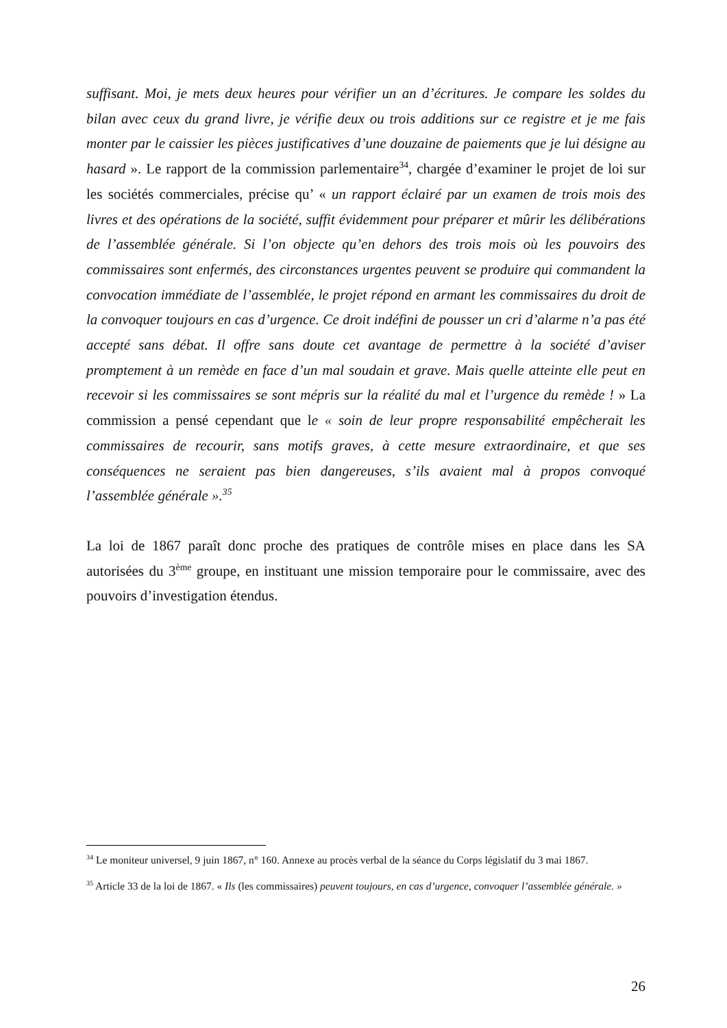suffisant. Moi, je mets deux heures pour vérifier un an d’écritures. Je compare les soldes du bilan avec ceux du grand livre, je vérifie deux ou trois additions sur ce registre et je me fais monter par le caissier les pièces justificatives d’une douzaine de paiements que je lui désigne au hasard ». Le rapport de la commission parlementaire<sup>34</sup>, chargée d’examiner le projet de loi sur les sociétés commerciales, précise qu’ « un rapport éclairé par un examen de trois mois des livres et des opérations de la société, suffit évidemment pour préparer et mûrir les délibérations de l’assemblée générale. Si l’on objecte qu’en dehors des trois mois où les pouvoirs des commissaires sont enfermés, des circonstances urgentes peuvent se produire qui commandent la convocation immédiate de l’assemblée, le projet répond en armant les commissaires du droit de la convoquer toujours en cas d’urgence. Ce droit indéfini de pousser un cri d’alarme n’a pas été accepté sans débat. Il offre sans doute cet avantage de permettre à la société d’aviser promptement à un remède en face d’un mal soudain et grave. Mais quelle atteinte elle peut en recevoir si les commissaires se sont mépris sur la réalité du mal et l’urgence du remède ! » La commission a pensé cependant que le « soin de leur propre responsabilité empêcherait les commissaires de recourir, sans motifs graves, à cette mesure extraordinaire, et que ses conséquences ne seraient pas bien dangereuses, s’ils avaient mal à propos convoqué l’assemblée générale ».<sup>35</sup>
La loi de 1867 paraît donc proche des pratiques de contrôle mises en place dans les SA autorisées du 3<sup>ème</sup> groupe, en instituant une mission temporaire pour le commissaire, avec des pouvoirs d’investigation étendus.
<sup>34</sup> Le moniteur universel, 9 juin 1867, n° 160. Annexe au procès verbal de la séance du Corps législatif du 3 mai 1867.
<sup>35</sup> Article 33 de la loi de 1867. « Ils (les commissaires) peuvent toujours, en cas d’urgence, convoquer l’assemblée générale. »
26